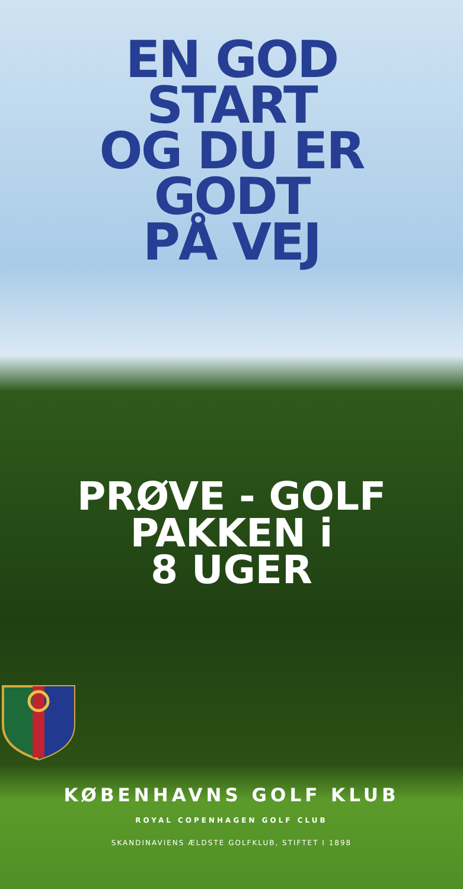EN GOD
START
OG DU ER
GODT
PÅ VEJ
PRØVE - GOLF
PAKKEN i
8 UGER
KØBENHAVNS GOLF KLUB
ROYAL COPENHAGEN GOLF CLUB
SKANDINAVIENS ÆLDSTE GOLFKLUB, STIFTET I 1898